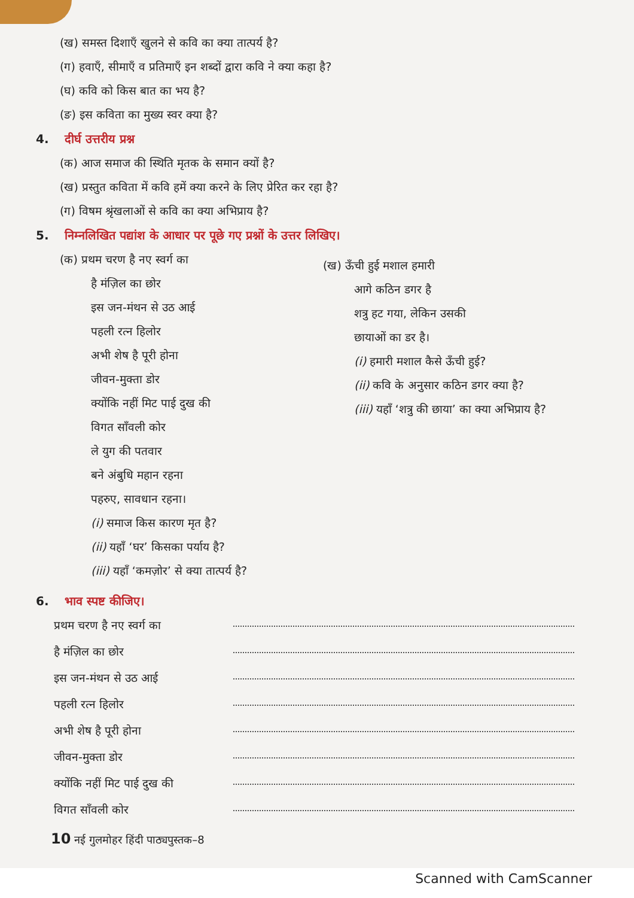(ख) समस्त दिशाएँ खुलने से कवि का क्या तात्पर्य है?
(ग) हवाएँ, सीमाएँ व प्रतिमाएँ इन शब्दों द्वारा कवि ने क्या कहा है?
(घ) कवि को किस बात का भय है?
(ङ) इस कविता का मुख्य स्वर क्या है?
4. दीर्घ उत्तरीय प्रश्न
(क) आज समाज की स्थिति मृतक के समान क्यों है?
(ख) प्रस्तुत कविता में कवि हमें क्या करने के लिए प्रेरित कर रहा है?
(ग) विषम श्रृंखलाओं से कवि का क्या अभिप्राय है?
5. निम्नलिखित पद्यांश के आधार पर पूछे गए प्रश्नों के उत्तर लिखिए।
(क) प्रथम चरण है नए स्वर्ग का
है मंज़िल का छोर
इस जन-मंथन से उठ आई
पहली रत्न हिलोर
अभी शेष है पूरी होना
जीवन-मुक्ता डोर
क्योंकि नहीं मिट पाई दुख की
विगत साँवली कोर
ले युग की पतवार
बने अंबुधि महान रहना
पहरुए, सावधान रहना।
(i) समाज किस कारण मृत है?
(ii) यहाँ ‘घर’ किसका पर्याय है?
(iii) यहाँ ‘कमज़ोर’ से क्या तात्पर्य है?
(ख) ऊँची हुई मशाल हमारी
आगे कठिन डगर है
शत्रु हट गया, लेकिन उसकी
छायाओं का डर है।
(i) हमारी मशाल कैसे ऊँची हुई?
(ii) कवि के अनुसार कठिन डगर क्या है?
(iii) यहाँ ‘शत्रु की छाया’ का क्या अभिप्राय है?
6. भाव स्पष्ट कीजिए।
प्रथम चरण है नए स्वर्ग का
है मंज़िल का छोर
इस जन-मंथन से उठ आई
पहली रत्न हिलोर
अभी शेष है पूरी होना
जीवन-मुक्ता डोर
क्योंकि नहीं मिट पाई दुख की
विगत साँवली कोर
10 नई गुलमोहर हिंदी पाठ्यपुस्तक–8
Scanned with CamScanner